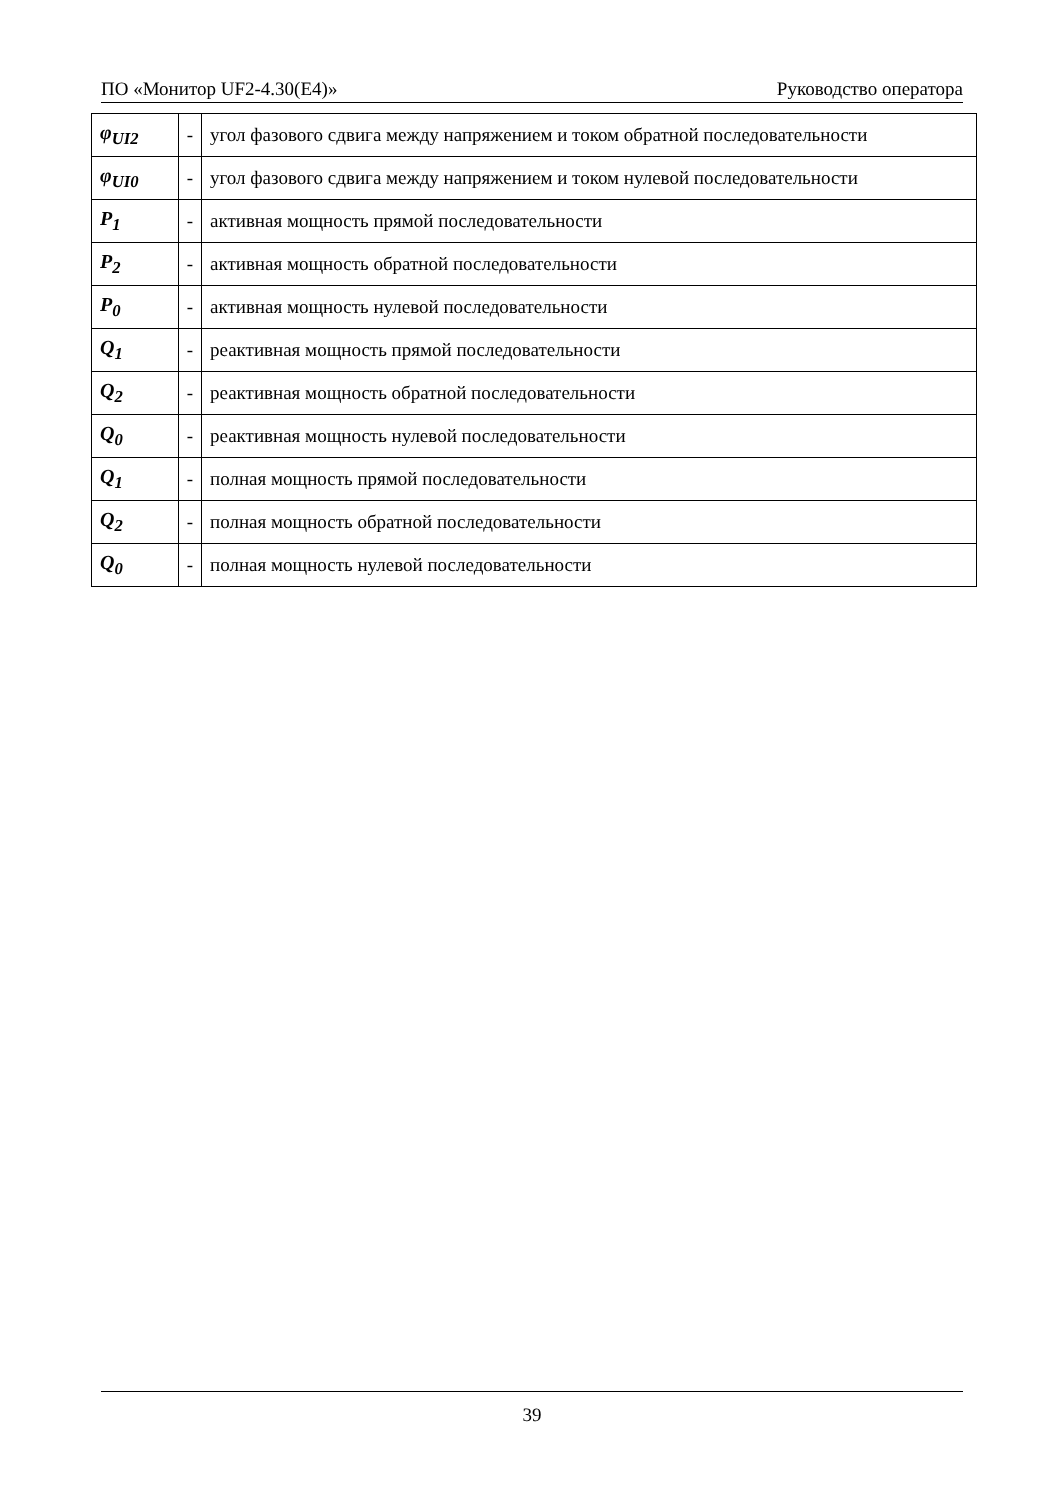ПО «Монитор UF2-4.30(E4)» Руководство оператора
| φ<sub>UI2</sub> | - | угол фазового сдвига между напряжением и током обратной последовательности |
| φ<sub>UI0</sub> | - | угол фазового сдвига между напряжением и током нулевой последовательности |
| P<sub>1</sub> | - | активная мощность прямой последовательности |
| P<sub>2</sub> | - | активная мощность обратной последовательности |
| P<sub>0</sub> | - | активная мощность нулевой последовательности |
| Q<sub>1</sub> | - | реактивная мощность прямой последовательности |
| Q<sub>2</sub> | - | реактивная мощность обратной последовательности |
| Q<sub>0</sub> | - | реактивная мощность нулевой последовательности |
| Q<sub>1</sub> | - | полная мощность прямой последовательности |
| Q<sub>2</sub> | - | полная мощность обратной последовательности |
| Q<sub>0</sub> | - | полная мощность нулевой последовательности |
39